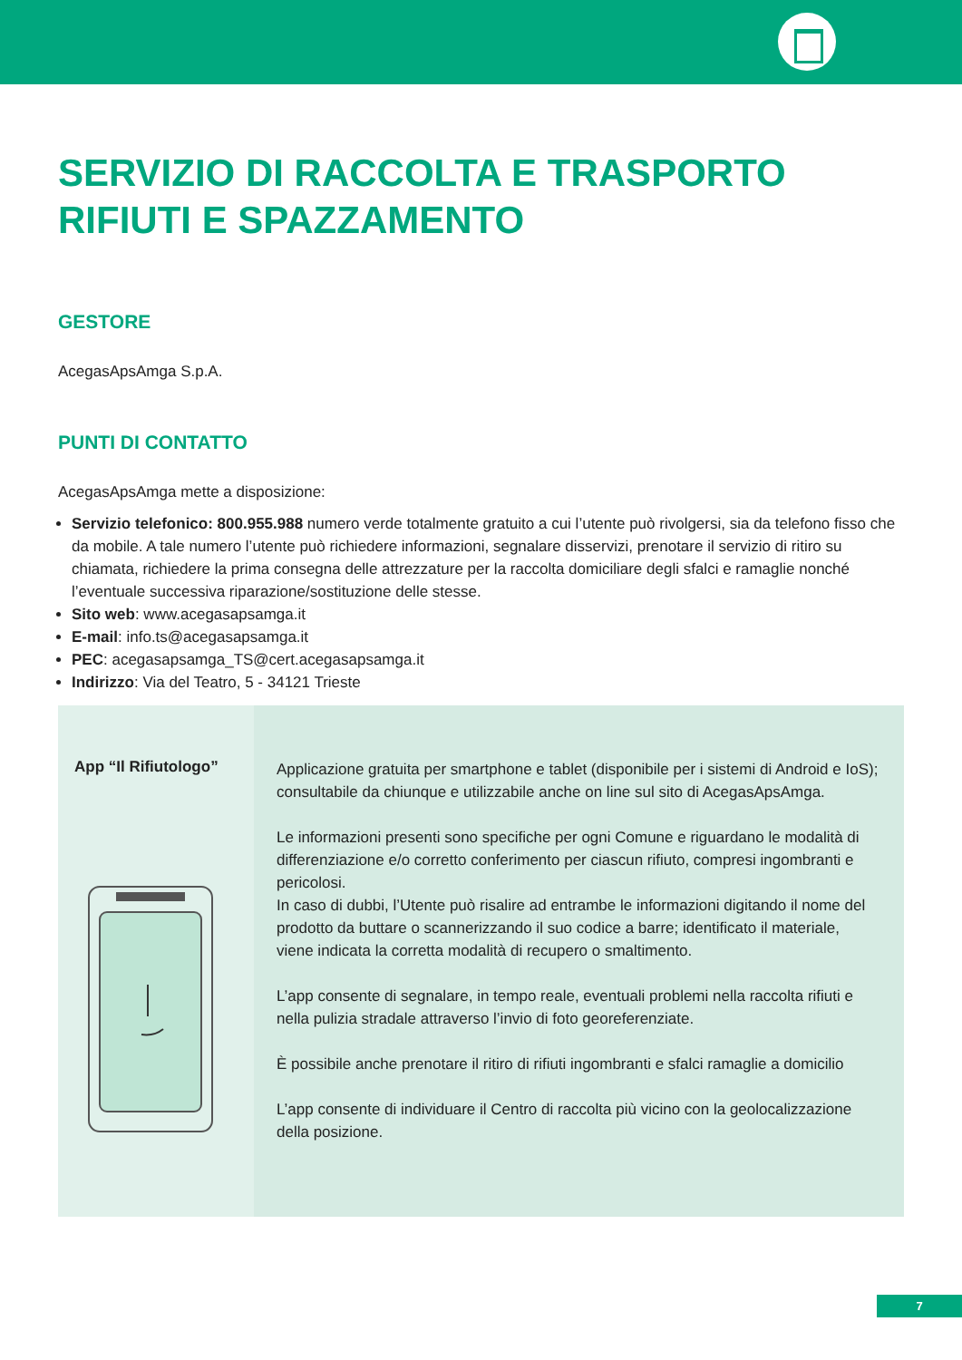SERVIZIO DI RACCOLTA E TRASPORTO
RIFIUTI E SPAZZAMENTO
GESTORE
AcegasApsAmga S.p.A.
PUNTI DI CONTATTO
AcegasApsAmga mette a disposizione:
Servizio telefonico: 800.955.988 numero verde totalmente gratuito a cui l’utente può rivolgersi, sia da telefono fisso che da mobile. A tale numero l’utente può richiedere informazioni, segnalare disservizi, prenotare il servizio di ritiro su chiamata, richiedere la prima consegna delle attrezzature per la raccolta domiciliare degli sfalci e ramaglie nonché l’eventuale successiva riparazione/sostituzione delle stesse.
Sito web: www.acegasapsamga.it
E-mail: info.ts@acegasapsamga.it
PEC: acegasapsamga_TS@cert.acegasapsamga.it
Indirizzo: Via del Teatro, 5 - 34121 Trieste
App “Il Rifiutologo”
Applicazione gratuita per smartphone e tablet (disponibile per i sistemi di Android e IoS); consultabile da chiunque e utilizzabile anche on line sul sito di AcegasApsAmga.
Le informazioni presenti sono specifiche per ogni Comune e riguardano le modalità di differenziazione e/o corretto conferimento per ciascun rifiuto, compresi ingombranti e pericolosi.
In caso di dubbi, l’Utente può risalire ad entrambe le informazioni digitando il nome del prodotto da buttare o scannerizzando il suo codice a barre; identificato il materiale, viene indicata la corretta modalità di recupero o smaltimento.
L’app consente di segnalare, in tempo reale, eventuali problemi nella raccolta rifiuti e nella pulizia stradale attraverso l’invio di foto georeferenziate.
È possibile anche prenotare il ritiro di rifiuti ingombranti e sfalci ramaglie a domicilio
L’app consente di individuare il Centro di raccolta più vicino con la geolocalizzazione della posizione.
7